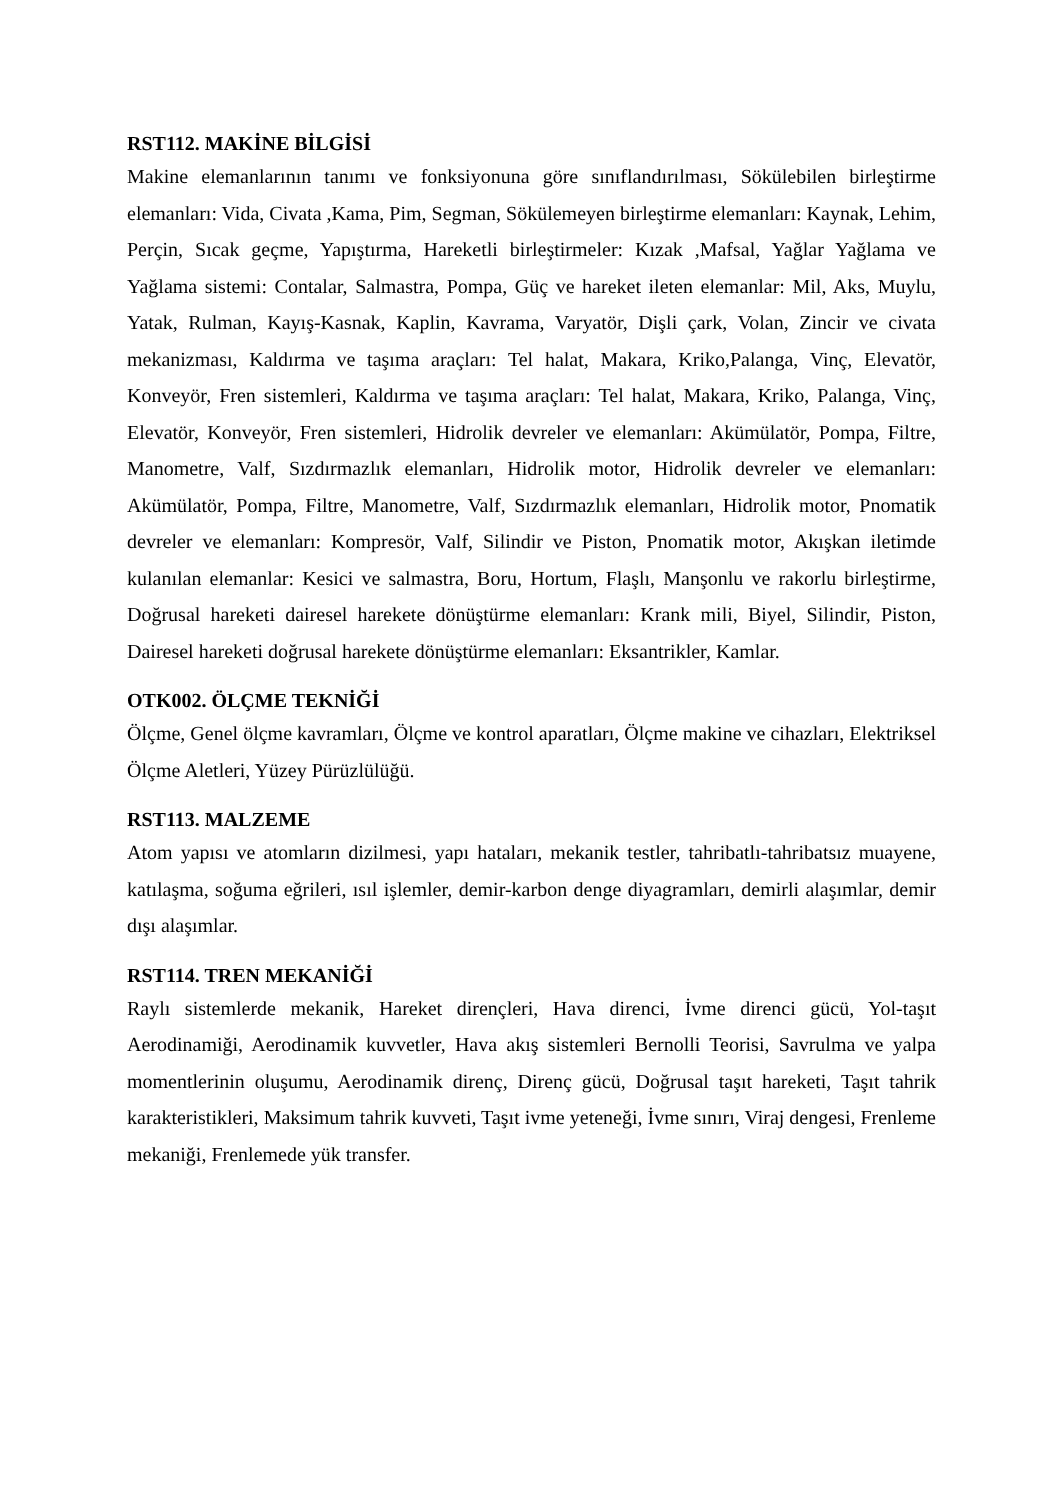RST112. MAKİNE BİLGİSİ
Makine elemanlarının tanımı ve fonksiyonuna göre sınıflandırılması, Sökülebilen birleştirme elemanları: Vida, Civata ,Kama, Pim, Segman, Sökülemeyen birleştirme elemanları: Kaynak, Lehim, Perçin, Sıcak geçme, Yapıştırma, Hareketli birleştirmeler: Kızak ,Mafsal, Yağlar Yağlama ve Yağlama sistemi: Contalar, Salmastra, Pompa, Güç ve hareket ileten elemanlar: Mil, Aks, Muylu, Yatak, Rulman, Kayış-Kasnak, Kaplin, Kavrama, Varyatör, Dişli çark, Volan, Zincir ve civata mekanizması, Kaldırma ve taşıma araçları: Tel halat, Makara, Kriko,Palanga, Vinç, Elevatör, Konveyör, Fren sistemleri, Kaldırma ve taşıma araçları: Tel halat, Makara, Kriko, Palanga, Vinç, Elevatör, Konveyör, Fren sistemleri, Hidrolik devreler ve elemanları: Akümülatör, Pompa, Filtre, Manometre, Valf, Sızdırmazlık elemanları, Hidrolik motor, Hidrolik devreler ve elemanları: Akümülatör, Pompa, Filtre, Manometre, Valf, Sızdırmazlık elemanları, Hidrolik motor, Pnomatik devreler ve elemanları: Kompresör, Valf, Silindir ve Piston, Pnomatik motor, Akışkan iletimde kulanılan elemanlar: Kesici ve salmastra, Boru, Hortum, Flaşlı, Manşonlu ve rakorlu birleştirme, Doğrusal hareketi dairesel harekete dönüştürme elemanları: Krank mili, Biyel, Silindir, Piston, Dairesel hareketi doğrusal harekete dönüştürme elemanları: Eksantrikler, Kamlar.
OTK002. ÖLÇME TEKNİĞİ
Ölçme, Genel ölçme kavramları, Ölçme ve kontrol aparatları, Ölçme makine ve cihazları, Elektriksel Ölçme Aletleri, Yüzey Pürüzlülüğü.
RST113. MALZEME
Atom yapısı ve atomların dizilmesi, yapı hataları, mekanik testler, tahribatlı-tahribatsız muayene, katılaşma, soğuma eğrileri, ısıl işlemler, demir-karbon denge diyagramları, demirli alaşımlar, demir dışı alaşımlar.
RST114. TREN MEKANİĞİ
Raylı sistemlerde mekanik, Hareket dirençleri, Hava direnci, İvme direnci gücü, Yol-taşıt Aerodinamiği, Aerodinamik kuvvetler, Hava akış sistemleri Bernolli Teorisi, Savrulma ve yalpa momentlerinin oluşumu, Aerodinamik direnç, Direnç gücü, Doğrusal taşıt hareketi, Taşıt tahrik karakteristikleri, Maksimum tahrik kuvveti, Taşıt ivme yeteneği, İvme sınırı, Viraj dengesi, Frenleme mekaniği, Frenlemede yük transfer.